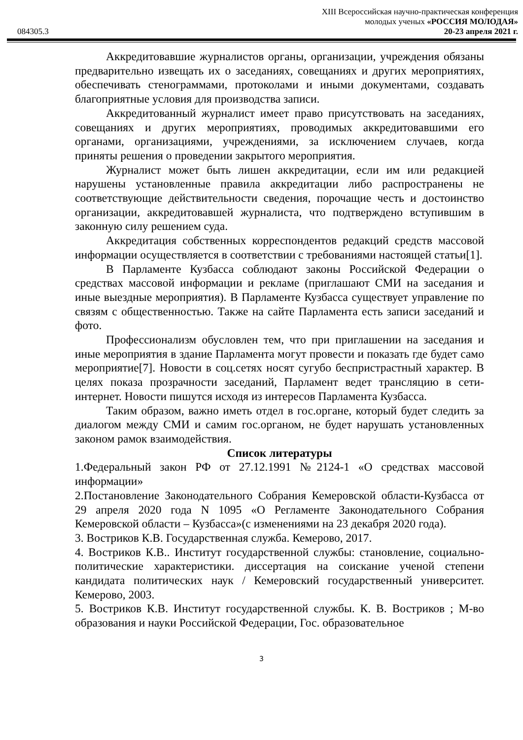XIII Всероссийская научно-практическая конференция
молодых ученых «РОССИЯ МОЛОДАЯ»
084305.3 20-23 апреля 2021 г.
Аккредитовавшие журналистов органы, организации, учреждения обязаны предварительно извещать их о заседаниях, совещаниях и других мероприятиях, обеспечивать стенограммами, протоколами и иными документами, создавать благоприятные условия для производства записи.
Аккредитованный журналист имеет право присутствовать на заседаниях, совещаниях и других мероприятиях, проводимых аккредитовавшими его органами, организациями, учреждениями, за исключением случаев, когда приняты решения о проведении закрытого мероприятия.
Журналист может быть лишен аккредитации, если им или редакцией нарушены установленные правила аккредитации либо распространены не соответствующие действительности сведения, порочащие честь и достоинство организации, аккредитовавшей журналиста, что подтверждено вступившим в законную силу решением суда.
Аккредитация собственных корреспондентов редакций средств массовой информации осуществляется в соответствии с требованиями настоящей статьи[1].
В Парламенте Кузбасса соблюдают законы Российской Федерации о средствах массовой информации и рекламе (приглашают СМИ на заседания и иные выездные мероприятия). В Парламенте Кузбасса существует управление по связям с общественностью. Также на сайте Парламента есть записи заседаний и фото.
Профессионализм обусловлен тем, что при приглашении на заседания и иные мероприятия в здание Парламента могут провести и показать где будет само мероприятие[7]. Новости в соц.сетях носят сугубо беспристрастный характер. В целях показа прозрачности заседаний, Парламент ведет трансляцию в сети-интернет. Новости пишутся исходя из интересов Парламента Кузбасса.
Таким образом, важно иметь отдел в гос.органе, который будет следить за диалогом между СМИ и самим гос.органом, не будет нарушать установленных законом рамок взаимодействия.
Список литературы
1.Федеральный закон РФ от 27.12.1991 №2124-1 «О средствах массовой информации»
2.Постановление Законодательного Собрания Кемеровской области-Кузбасса от 29 апреля 2020 года N 1095 «О Регламенте Законодательного Собрания Кемеровской области – Кузбасса»(с изменениями на 23 декабря 2020 года).
3. Востриков К.В. Государственная служба. Кемерово, 2017.
4. Востриков К.В.. Институт государственной службы: становление, социально-политические характеристики. диссертация на соискание ученой степени кандидата политических наук / Кемеровский государственный университет. Кемерово, 2003.
5. Востриков К.В. Институт государственной службы. К. В. Востриков ; М-во образования и науки Российской Федерации, Гос. образовательное
3